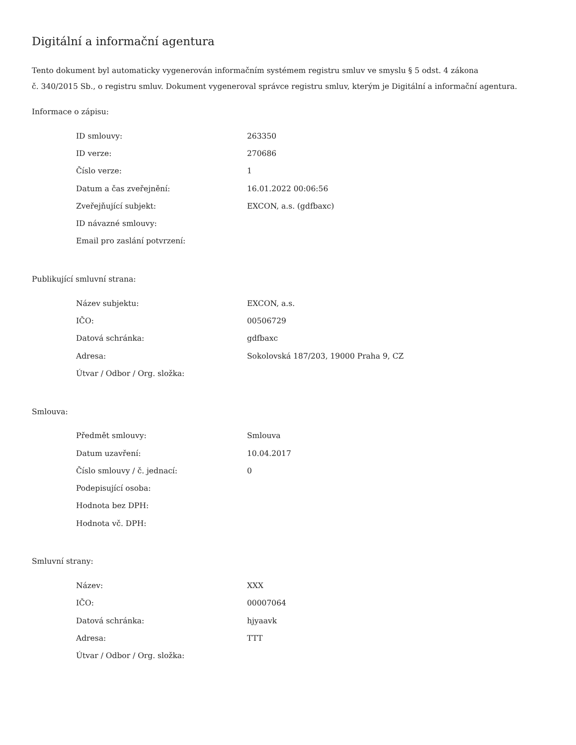Digitální a informační agentura
Tento dokument byl automaticky vygenerován informačním systémem registru smluv ve smyslu § 5 odst. 4 zákona
č. 340/2015 Sb., o registru smluv. Dokument vygeneroval správce registru smluv, kterým je Digitální a informační agentura.
Informace o zápisu:
| ID smlouvy: | 263350 |
| ID verze: | 270686 |
| Číslo verze: | 1 |
| Datum a čas zveřejnění: | 16.01.2022 00:06:56 |
| Zveřejňující subjekt: | EXCON, a.s. (gdfbaxc) |
| ID návazné smlouvy: | |
| Email pro zaslání potvrzení: | |
Publikující smluvní strana:
| Název subjektu: | EXCON, a.s. |
| IČO: | 00506729 |
| Datová schránka: | gdfbaxc |
| Adresa: | Sokolovská 187/203, 19000 Praha 9, CZ |
| Útvar / Odbor / Org. složka: | |
Smlouva:
| Předmět smlouvy: | Smlouva |
| Datum uzavření: | 10.04.2017 |
| Číslo smlouvy / č. jednací: | 0 |
| Podepisující osoba: | |
| Hodnota bez DPH: | |
| Hodnota vč. DPH: | |
Smluvní strany:
| Název: | XXX |
| IČO: | 00007064 |
| Datová schránka: | hjyaavk |
| Adresa: | TTT |
| Útvar / Odbor / Org. složka: | |